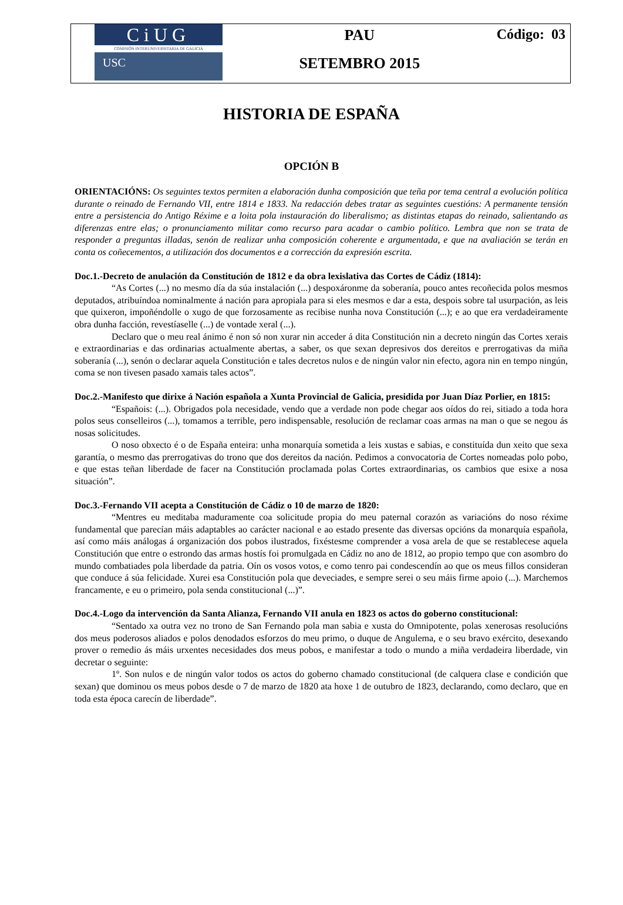CiUG
COMISIÓN INTERUNIVERSITARIA DE GALICIA
USC
PAU
SETEMBRO 2015
Código: 03
HISTORIA DE ESPAÑA
OPCIÓN B
ORIENTACIÓNS: Os seguintes textos permiten a elaboración dunha composición que teña por tema central a evolución política durante o reinado de Fernando VII, entre 1814 e 1833. Na redacción debes tratar as seguintes cuestións: A permanente tensión entre a persistencia do Antigo Réxime e a loita pola instauración do liberalismo; as distintas etapas do reinado, salientando as diferenzas entre elas; o pronunciamento militar como recurso para acadar o cambio político. Lembra que non se trata de responder a preguntas illadas, senón de realizar unha composición coherente e argumentada, e que na avaliación se terán en conta os coñecementos, a utilización dos documentos e a corrección da expresión escrita.
Doc.1.-Decreto de anulación da Constitución de 1812 e da obra lexislativa das Cortes de Cádiz (1814):
“As Cortes (...) no mesmo día da súa instalación (...) despoxáronme da soberanía, pouco antes recoñecida polos mesmos deputados, atribuíndoa nominalmente á nación para apropiala para si eles mesmos e dar a esta, despois sobre tal usurpación, as leis que quixeron, impoñéndolle o xugo de que forzosamente as recibise nunha nova Constitución (...); e ao que era verdadeiramente obra dunha facción, revestíaselle (...) de vontade xeral (...).
Declaro que o meu real ánimo é non só non xurar nin acceder á dita Constitución nin a decreto ningún das Cortes xerais e extraordinarias e das ordinarias actualmente abertas, a saber, os que sexan depresivos dos dereitos e prerrogativas da miña soberanía (...), senón o declarar aquela Constitución e tales decretos nulos e de ningún valor nin efecto, agora nin en tempo ningún, coma se non tivesen pasado xamais tales actos”.
Doc.2.-Manifesto que dirixe á Nación española a Xunta Provincial de Galicia, presidida por Juan Díaz Porlier, en 1815:
“Españois: (...). Obrigados pola necesidade, vendo que a verdade non pode chegar aos oídos do rei, sitiado a toda hora polos seus conselleiros (...), tomamos a terrible, pero indispensable, resolución de reclamar coas armas na man o que se negou ás nosas solicitudes.
O noso obxecto é o de España enteira: unha monarquía sometida a leis xustas e sabias, e constituída dun xeito que sexa garantía, o mesmo das prerrogativas do trono que dos dereitos da nación. Pedimos a convocatoria de Cortes nomeadas polo pobo, e que estas teñan liberdade de facer na Constitución proclamada polas Cortes extraordinarias, os cambios que esixe a nosa situación”.
Doc.3.-Fernando VII acepta a Constitución de Cádiz o 10 de marzo de 1820:
“Mentres eu meditaba maduramente coa solicitude propia do meu paternal corazón as variacións do noso réxime fundamental que parecían máis adaptables ao carácter nacional e ao estado presente das diversas opcións da monarquía española, así como máis análogas á organización dos pobos ilustrados, fixéstesme comprender a vosa arela de que se restablecese aquela Constitución que entre o estrondo das armas hostís foi promulgada en Cádiz no ano de 1812, ao propio tempo que con asombro do mundo combatiades pola liberdade da patria. Oín os vosos votos, e como tenro pai condescendín ao que os meus fillos consideran que conduce á súa felicidade. Xurei esa Constitución pola que deveciades, e sempre serei o seu máis firme apoio (...). Marchemos francamente, e eu o primeiro, pola senda constitucional (...)”.
Doc.4.-Logo da intervención da Santa Alianza, Fernando VII anula en 1823 os actos do goberno constitucional:
“Sentado xa outra vez no trono de San Fernando pola man sabia e xusta do Omnipotente, polas xenerosas resolucións dos meus poderosos aliados e polos denodados esforzos do meu primo, o duque de Angulema, e o seu bravo exército, desexando prover o remedio ás máis urxentes necesidades dos meus pobos, e manifestar a todo o mundo a miña verdadeira liberdade, vin decretar o seguinte:
1º. Son nulos e de ningún valor todos os actos do goberno chamado constitucional (de calquera clase e condición que sexan) que dominou os meus pobos desde o 7 de marzo de 1820 ata hoxe 1 de outubro de 1823, declarando, como declaro, que en toda esta época carecín de liberdade”.